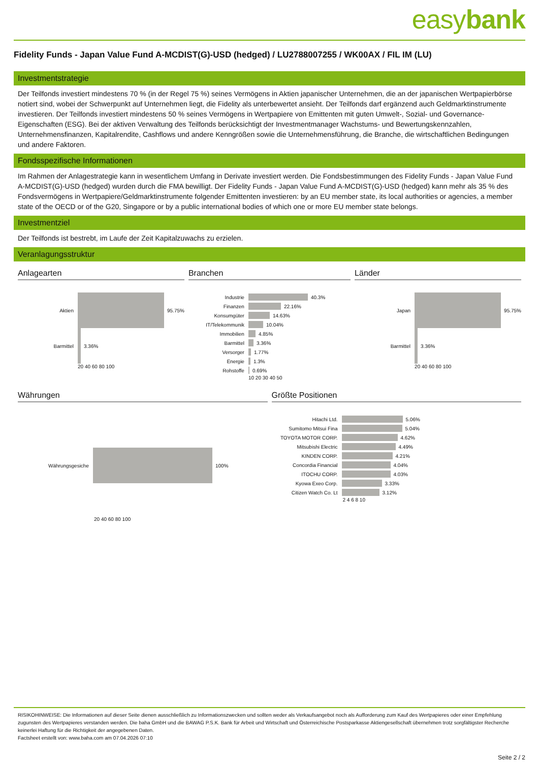easybank
Fidelity Funds - Japan Value Fund A-MCDIST(G)-USD (hedged) / LU2788007255 / WK00AX / FIL IM (LU)
Investmentstrategie
Der Teilfonds investiert mindestens 70 % (in der Regel 75 %) seines Vermögens in Aktien japanischer Unternehmen, die an der japanischen Wertpapierbörse notiert sind, wobei der Schwerpunkt auf Unternehmen liegt, die Fidelity als unterbewertet ansieht. Der Teilfonds darf ergänzend auch Geldmarktinstrumente investieren. Der Teilfonds investiert mindestens 50 % seines Vermögens in Wertpapiere von Emittenten mit guten Umwelt-, Sozial- und Governance-Eigenschaften (ESG). Bei der aktiven Verwaltung des Teilfonds berücksichtigt der Investmentmanager Wachstums- und Bewertungskennzahlen, Unternehmensfinanzen, Kapitalrendite, Cashflows und andere Kenngrößen sowie die Unternehmensführung, die Branche, die wirtschaftlichen Bedingungen und andere Faktoren.
Fondsspezifische Informationen
Im Rahmen der Anlagestrategie kann in wesentlichem Umfang in Derivate investiert werden. Die Fondsbestimmungen des Fidelity Funds - Japan Value Fund A-MCDIST(G)-USD (hedged) wurden durch die FMA bewilligt. Der Fidelity Funds - Japan Value Fund A-MCDIST(G)-USD (hedged) kann mehr als 35 % des Fondsvermögens in Wertpapiere/Geldmarktinstrumente folgender Emittenten investieren: by an EU member state, its local authorities or agencies, a member state of the OECD or of the G20, Singapore or by a public international bodies of which one or more EU member state belongs.
Investmentziel
Der Teilfonds ist bestrebt, im Laufe der Zeit Kapitalzuwachs zu erzielen.
Veranlagungsstruktur
Anlagearten
Aktien 95.75%
Barmittel 3.36%
20 40 60 80 100
Branchen
Industrie 40.3%
Finanzen 22.16%
Konsumgüter 14.63%
IT/Telekommunik 10.04%
Immobilien 4.85%
Barmittel 3.36%
Versorger 1.77%
Energie 1.3%
Rohstoffe 0.69%
10 20 30 40 50
Länder
Japan 95.75%
Barmittel 3.36%
20 40 60 80 100
Währungen
Währungsgesiche 100%
20 40 60 80 100
Größte Positionen
Hitachi Ltd. 5.06%
Sumitomo Mitsui Fina 5.04%
TOYOTA MOTOR CORP. 4.62%
Mitsubishi Electric 4.49%
KINDEN CORP. 4.21%
Concordia Financial 4.04%
ITOCHU CORP. 4.03%
Kyowa Exeo Corp. 3.33%
Citizen Watch Co. Lt 3.12%
2 4 6 8 10
RISIKOHINWEISE: Die Informationen auf dieser Seite dienen ausschließlich zu Informationszwecken und sollten weder als Verkaufsangebot noch als Aufforderung zum Kauf des Wertpapieres oder einer Empfehlung zugunsten des Wertpapieres verstanden werden. Die baha GmbH und die BAWAG P.S.K. Bank für Arbeit und Wirtschaft und Österreichische Postsparkasse Aktiengesellschaft übernehmen trotz sorgfältigster Recherche keinerlei Haftung für die Richtigkeit der angegebenen Daten.
Factsheet erstellt von: www.baha.com am 07.04.2026 07:10
Seite 2 / 2